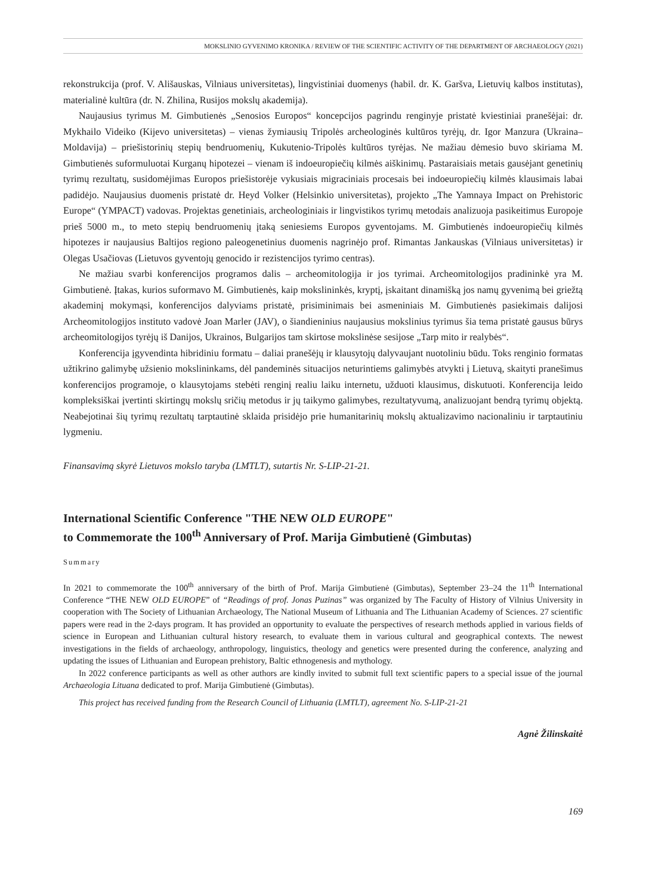MOKSLINIO GYVENIMO KRONIKA / REVIEW OF THE SCIENTIFIC ACTIVITY OF THE DEPARTMENT OF ARCHAEOLOGY (2021)
rekonstrukcija (prof. V. Ališauskas, Vilniaus universitetas), lingvistiniai duomenys (habil. dr. K. Garšva, Lietuvių kalbos institutas), materialinė kultūra (dr. N. Zhilina, Rusijos mokslų akademija).
Naujausius tyrimus M. Gimbutienės „Senosios Europos“ koncepcijos pagrindu renginyje pristatė kviestiniai pranešėjai: dr. Mykhailo Videiko (Kijevo universitetas) – vienas žymiausių Tripolės archeologinės kultūros tyrėjų, dr. Igor Manzura (Ukraina–Moldavija) – priešistorinių stepių bendruomenių, Kukutenio-Tripolės kultūros tyrėjas. Ne mažiau dėmesio buvo skiriama M. Gimbutienės suformuluotai Kurganų hipotezei – vienam iš indoeuropiečių kilmės aiškinimų. Pastaraisiais metais gausėjant genetinių tyrimų rezultatų, susidomėjimas Europos priešistorėje vykusiais migraciniais procesais bei indoeuropiečių kilmės klausimais labai padidėjo. Naujausius duomenis pristatė dr. Heyd Volker (Helsinkio universitetas), projekto „The Yamnaya Impact on Prehistoric Europe“ (YMPACT) vadovas. Projektas genetiniais, archeologiniais ir lingvistikos tyrimų metodais analizuoja pasikeitimus Europoje prieš 5000 m., to meto stepių bendruomenių įtaką seniesiems Europos gyventojams. M. Gimbutienės indoeuropiečių kilmės hipotezes ir naujausius Baltijos regiono paleogenetinius duomenis nagrinėjo prof. Rimantas Jankauskas (Vilniaus universitetas) ir Olegas Usačiovas (Lietuvos gyventojų genocido ir rezistencijos tyrimo centras).
Ne mažiau svarbi konferencijos programos dalis – archeomitologija ir jos tyrimai. Archeomitologijos pradininkė yra M. Gimbutienė. Įtakas, kurios suformavo M. Gimbutienės, kaip mokslininkės, kryptį, įskaitant dinamišką jos namų gyvenimą bei griežtą akademinį mokymąsi, konferencijos dalyviams pristatė, prisiminimais bei asmeniniais M. Gimbutienės pasiekimais dalijosi Archeomitologijos instituto vadovė Joan Marler (JAV), o šiandieninius naujausius mokslinius tyrimus šia tema pristatė gausus būrys archeomitologijos tyrėjų iš Danijos, Ukrainos, Bulgarijos tam skirtose mokslinėse sesijose „Tarp mito ir realybės“.
Konferencija įgyvendinta hibridiniu formatu – daliai pranešėjų ir klausytojų dalyvaujant nuotoliniu būdu. Toks renginio formatas užtikrino galimybę užsienio mokslininkams, dėl pandeminės situacijos neturintiems galimybės atvykti į Lietuvą, skaityti pranešimus konferencijos programoje, o klausytojams stebėti renginį realiu laiku internetu, užduoti klausimus, diskutuoti. Konferencija leido kompleksiškai įvertinti skirtingų mokslų sričių metodus ir jų taikymo galimybes, rezultatyvumą, analizuojant bendrą tyrimų objektą. Neabejotinai šių tyrimų rezultatų tarptautinė sklaida prisidėjo prie humanitarinių mokslų aktualizavimo nacionaliniu ir tarptautiniu lygmeniu.
Finansavimą skyrė Lietuvos mokslo taryba (LMTLT), sutartis Nr. S-LIP-21-21.
International Scientific Conference "THE NEW OLD EUROPE"
to Commemorate the 100<sup>th</sup> Anniversary of Prof. Marija Gimbutienė (Gimbutas)
Summary
In 2021 to commemorate the 100<sup>th</sup> anniversary of the birth of Prof. Marija Gimbutienė (Gimbutas), September 23–24 the 11<sup>th</sup> International Conference “THE NEW OLD EUROPE” of “Readings of prof. Jonas Puzinas” was organized by The Faculty of History of Vilnius University in cooperation with The Society of Lithuanian Archaeology, The National Museum of Lithuania and The Lithuanian Academy of Sciences. 27 scientific papers were read in the 2-days program. It has provided an opportunity to evaluate the perspectives of research methods applied in various fields of science in European and Lithuanian cultural history research, to evaluate them in various cultural and geographical contexts. The newest investigations in the fields of archaeology, anthropology, linguistics, theology and genetics were presented during the conference, analyzing and updating the issues of Lithuanian and European prehistory, Baltic ethnogenesis and mythology.
In 2022 conference participants as well as other authors are kindly invited to submit full text scientific papers to a special issue of the journal Archaeologia Lituana dedicated to prof. Marija Gimbutienė (Gimbutas).
This project has received funding from the Research Council of Lithuania (LMTLT), agreement No. S-LIP-21-21
Agnė Žilinskaitė
169